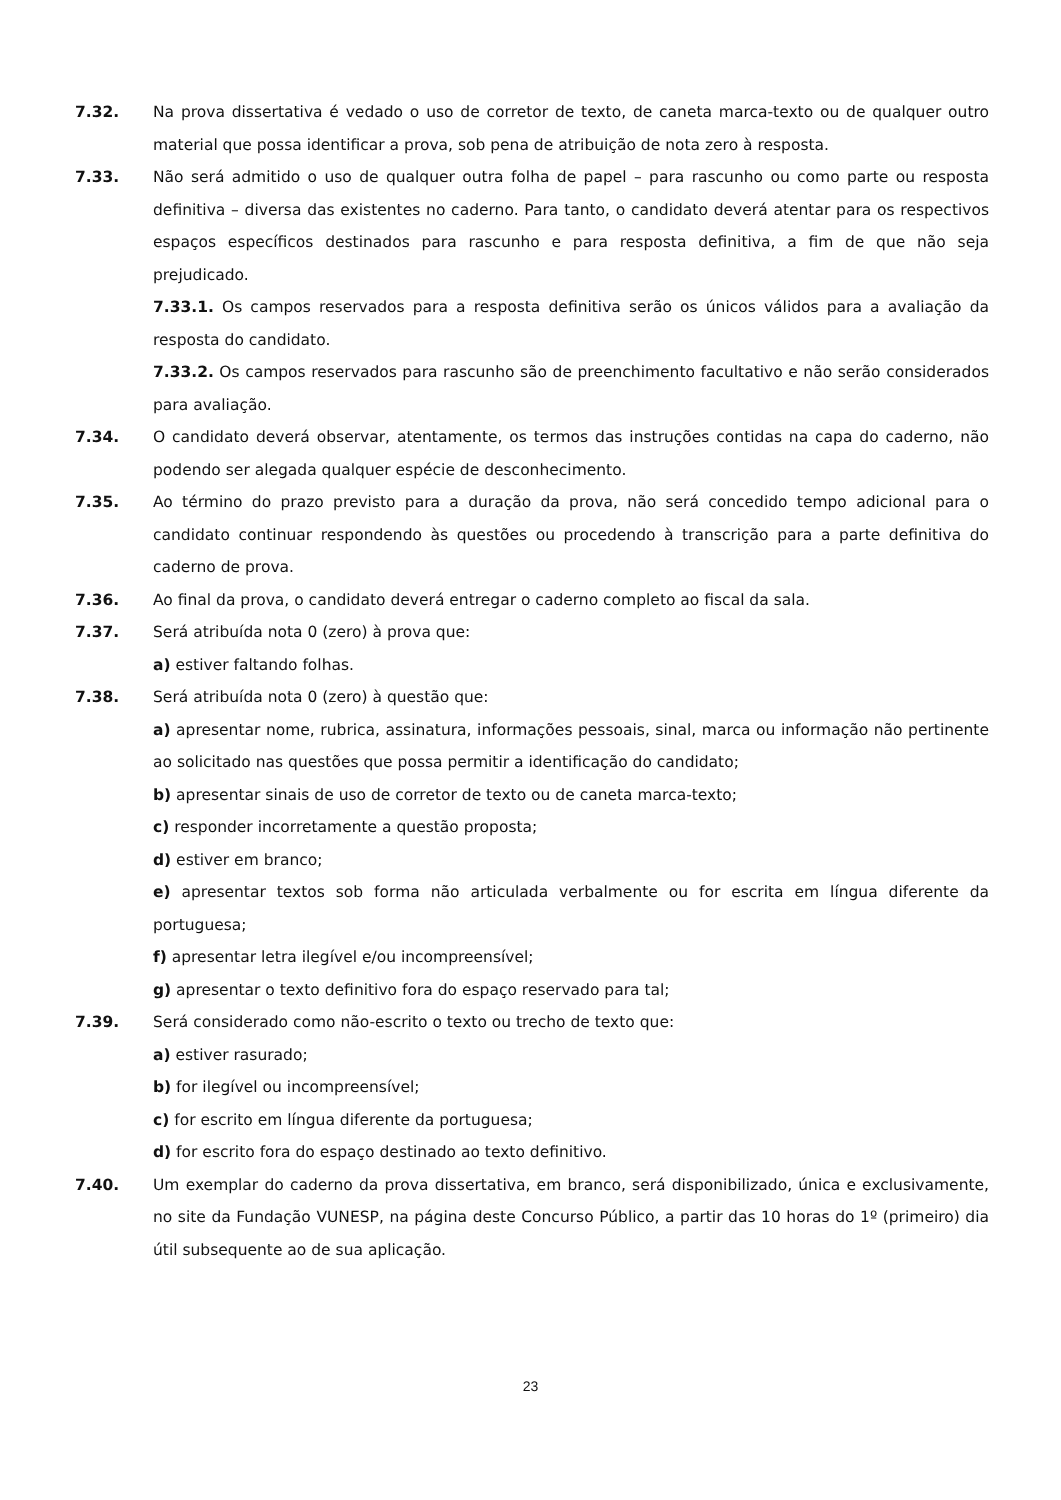7.32. Na prova dissertativa é vedado o uso de corretor de texto, de caneta marca-texto ou de qualquer outro material que possa identificar a prova, sob pena de atribuição de nota zero à resposta.
7.33. Não será admitido o uso de qualquer outra folha de papel – para rascunho ou como parte ou resposta definitiva – diversa das existentes no caderno. Para tanto, o candidato deverá atentar para os respectivos espaços específicos destinados para rascunho e para resposta definitiva, a fim de que não seja prejudicado.
7.33.1. Os campos reservados para a resposta definitiva serão os únicos válidos para a avaliação da resposta do candidato.
7.33.2. Os campos reservados para rascunho são de preenchimento facultativo e não serão considerados para avaliação.
7.34. O candidato deverá observar, atentamente, os termos das instruções contidas na capa do caderno, não podendo ser alegada qualquer espécie de desconhecimento.
7.35. Ao término do prazo previsto para a duração da prova, não será concedido tempo adicional para o candidato continuar respondendo às questões ou procedendo à transcrição para a parte definitiva do caderno de prova.
7.36. Ao final da prova, o candidato deverá entregar o caderno completo ao fiscal da sala.
7.37. Será atribuída nota 0 (zero) à prova que:
a) estiver faltando folhas.
7.38. Será atribuída nota 0 (zero) à questão que:
a) apresentar nome, rubrica, assinatura, informações pessoais, sinal, marca ou informação não pertinente ao solicitado nas questões que possa permitir a identificação do candidato;
b) apresentar sinais de uso de corretor de texto ou de caneta marca-texto;
c) responder incorretamente a questão proposta;
d) estiver em branco;
e) apresentar textos sob forma não articulada verbalmente ou for escrita em língua diferente da portuguesa;
f) apresentar letra ilegível e/ou incompreensível;
g) apresentar o texto definitivo fora do espaço reservado para tal;
7.39. Será considerado como não-escrito o texto ou trecho de texto que:
a) estiver rasurado;
b) for ilegível ou incompreensível;
c) for escrito em língua diferente da portuguesa;
d) for escrito fora do espaço destinado ao texto definitivo.
7.40. Um exemplar do caderno da prova dissertativa, em branco, será disponibilizado, única e exclusivamente, no site da Fundação VUNESP, na página deste Concurso Público, a partir das 10 horas do 1º (primeiro) dia útil subsequente ao de sua aplicação.
23